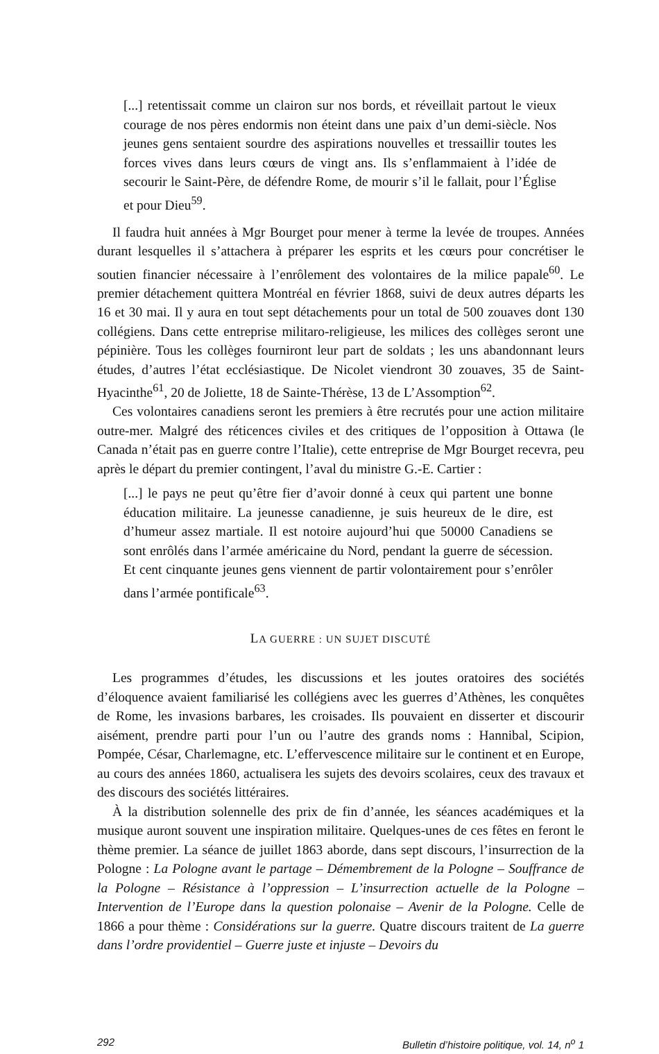[...] retentissait comme un clairon sur nos bords, et réveillait partout le vieux courage de nos pères endormis non éteint dans une paix d’un demi-siècle. Nos jeunes gens sentaient sourdre des aspirations nouvelles et tressaillir toutes les forces vives dans leurs cœurs de vingt ans. Ils s’enflammaient à l’idée de secourir le Saint-Père, de défendre Rome, de mourir s’il le fallait, pour l’Église et pour Dieu<sup>59</sup>.
Il faudra huit années à Mgr Bourget pour mener à terme la levée de troupes. Années durant lesquelles il s’attachera à préparer les esprits et les cœurs pour concrétiser le soutien financier nécessaire à l’enrôlement des volontaires de la milice papale<sup>60</sup>. Le premier détachement quittera Montréal en février 1868, suivi de deux autres départs les 16 et 30 mai. Il y aura en tout sept détachements pour un total de 500 zouaves dont 130 collégiens. Dans cette entreprise militaro-religieuse, les milices des collèges seront une pépinière. Tous les collèges fourniront leur part de soldats ; les uns abandonnant leurs études, d’autres l’état ecclésiastique. De Nicolet viendront 30 zouaves, 35 de Saint-Hyacinthe<sup>61</sup>, 20 de Joliette, 18 de Sainte-Thérèse, 13 de L’Assomption<sup>62</sup>.
Ces volontaires canadiens seront les premiers à être recrutés pour une action militaire outre-mer. Malgré des réticences civiles et des critiques de l’opposition à Ottawa (le Canada n’était pas en guerre contre l’Italie), cette entreprise de Mgr Bourget recevra, peu après le départ du premier contingent, l’aval du ministre G.-E. Cartier :
[...] le pays ne peut qu’être fier d’avoir donné à ceux qui partent une bonne éducation militaire. La jeunesse canadienne, je suis heureux de le dire, est d’humeur assez martiale. Il est notoire aujourd’hui que 50000 Canadiens se sont enrôlés dans l’armée américaine du Nord, pendant la guerre de sécession. Et cent cinquante jeunes gens viennent de partir volontairement pour s’enrôler dans l’armée pontificale<sup>63</sup>.
LA GUERRE : UN SUJET DISCUTÉ
Les programmes d’études, les discussions et les joutes oratoires des sociétés d’éloquence avaient familiarisé les collégiens avec les guerres d’Athènes, les conquêtes de Rome, les invasions barbares, les croisades. Ils pouvaient en disserter et discourir aisément, prendre parti pour l’un ou l’autre des grands noms : Hannibal, Scipion, Pompée, César, Charlemagne, etc. L’effervescence militaire sur le continent et en Europe, au cours des années 1860, actualisera les sujets des devoirs scolaires, ceux des travaux et des discours des sociétés littéraires.
À la distribution solennelle des prix de fin d’année, les séances académiques et la musique auront souvent une inspiration militaire. Quelques-unes de ces fêtes en feront le thème premier. La séance de juillet 1863 aborde, dans sept discours, l’insurrection de la Pologne : La Pologne avant le partage – Démembrement de la Pologne – Souffrance de la Pologne – Résistance à l’oppression – L’insurrection actuelle de la Pologne – Intervention de l’Europe dans la question polonaise – Avenir de la Pologne. Celle de 1866 a pour thème : Considérations sur la guerre. Quatre discours traitent de La guerre dans l’ordre providentiel – Guerre juste et injuste – Devoirs du
292 Bulletin d’histoire politique, vol. 14, n<sup>o</sup> 1